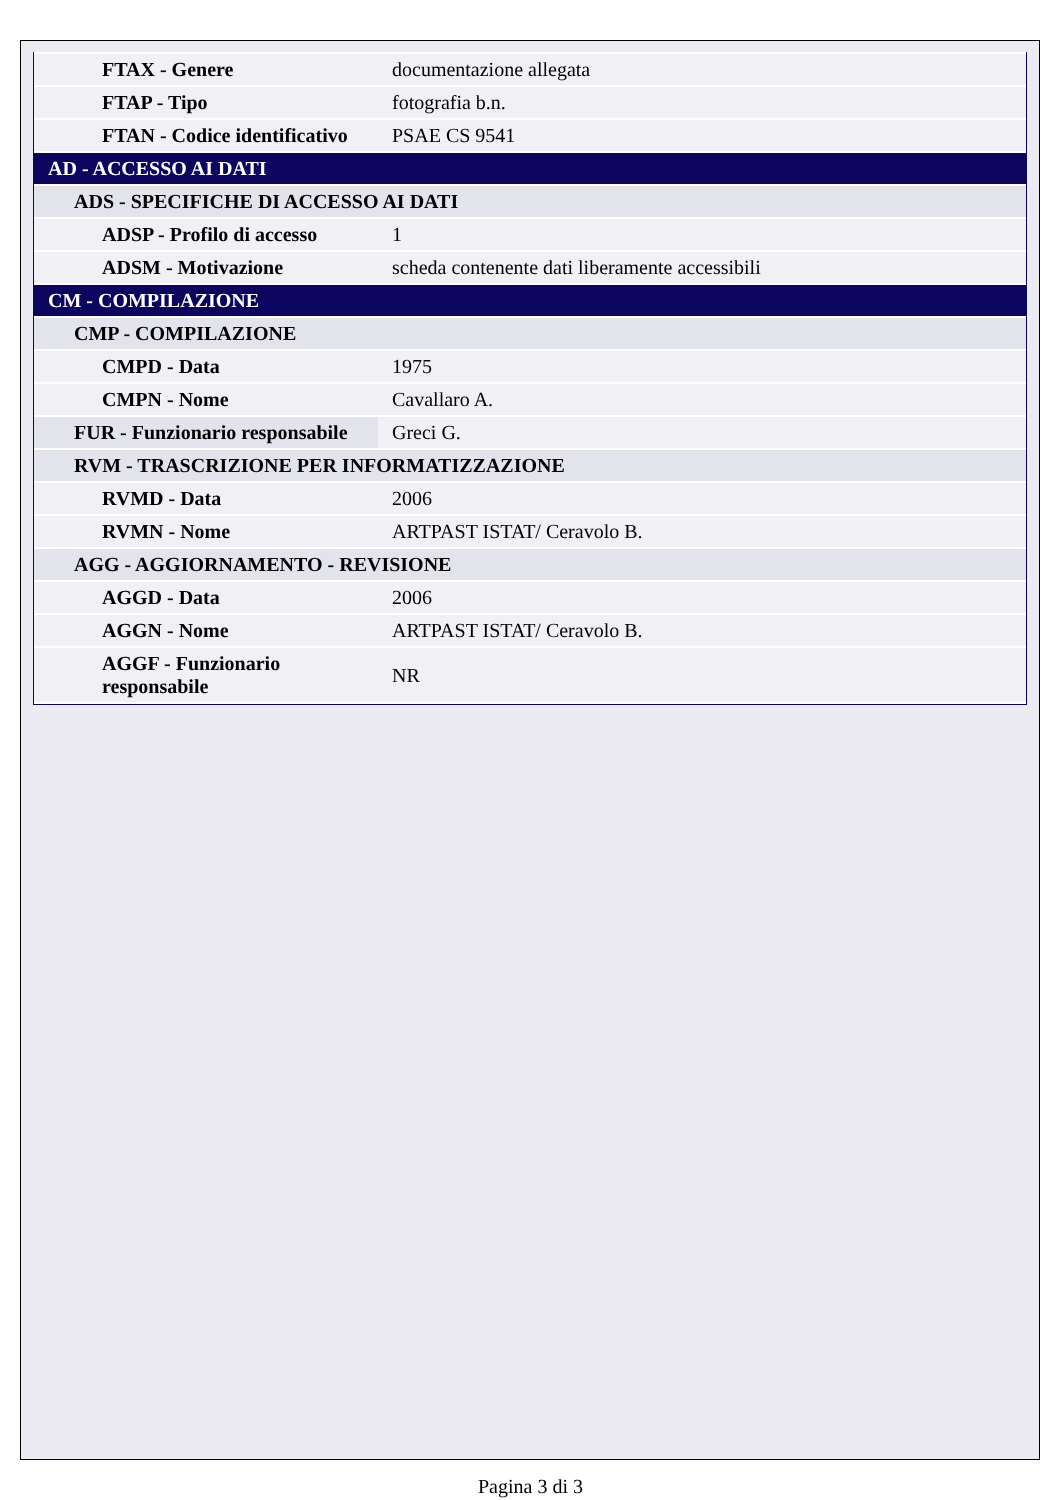| FTAX - Genere | documentazione allegata |
| FTAP - Tipo | fotografia b.n. |
| FTAN - Codice identificativo | PSAE CS 9541 |
| AD - ACCESSO AI DATI | |
| ADS - SPECIFICHE DI ACCESSO AI DATI | |
| ADSP - Profilo di accesso | 1 |
| ADSM - Motivazione | scheda contenente dati liberamente accessibili |
| CM - COMPILAZIONE | |
| CMP - COMPILAZIONE | |
| CMPD - Data | 1975 |
| CMPN - Nome | Cavallaro A. |
| FUR - Funzionario responsabile | Greci G. |
| RVM - TRASCRIZIONE PER INFORMATIZZAZIONE | |
| RVMD - Data | 2006 |
| RVMN - Nome | ARTPAST ISTAT/ Ceravolo B. |
| AGG - AGGIORNAMENTO - REVISIONE | |
| AGGD - Data | 2006 |
| AGGN - Nome | ARTPAST ISTAT/ Ceravolo B. |
| AGGF - Funzionario responsabile | NR |
Pagina 3 di 3